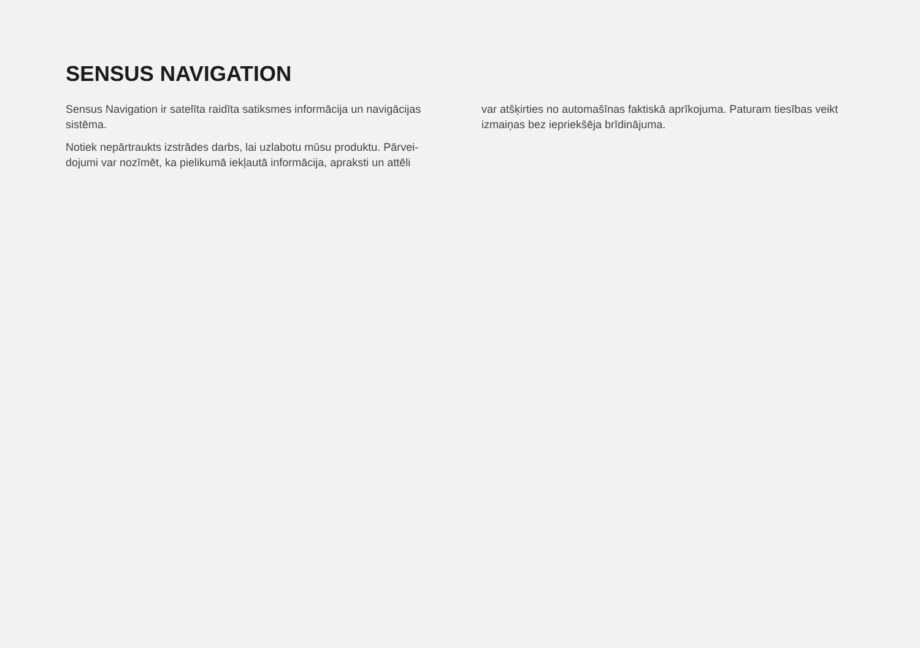SENSUS NAVIGATION
Sensus Navigation ir satelīta raidīta satiksmes informācija un navigācijas sistēma.
Notiek nepārtraukts izstrādes darbs, lai uzlabotu mūsu produktu. Pārvei-dojumi var nozīmēt, ka pielikumā iekļautā informācija, apraksti un attēli
var atšķirties no automašīnas faktiskā aprīkojuma. Paturam tiesības veikt izmaiņas bez iepriekšēja brīdinājuma.